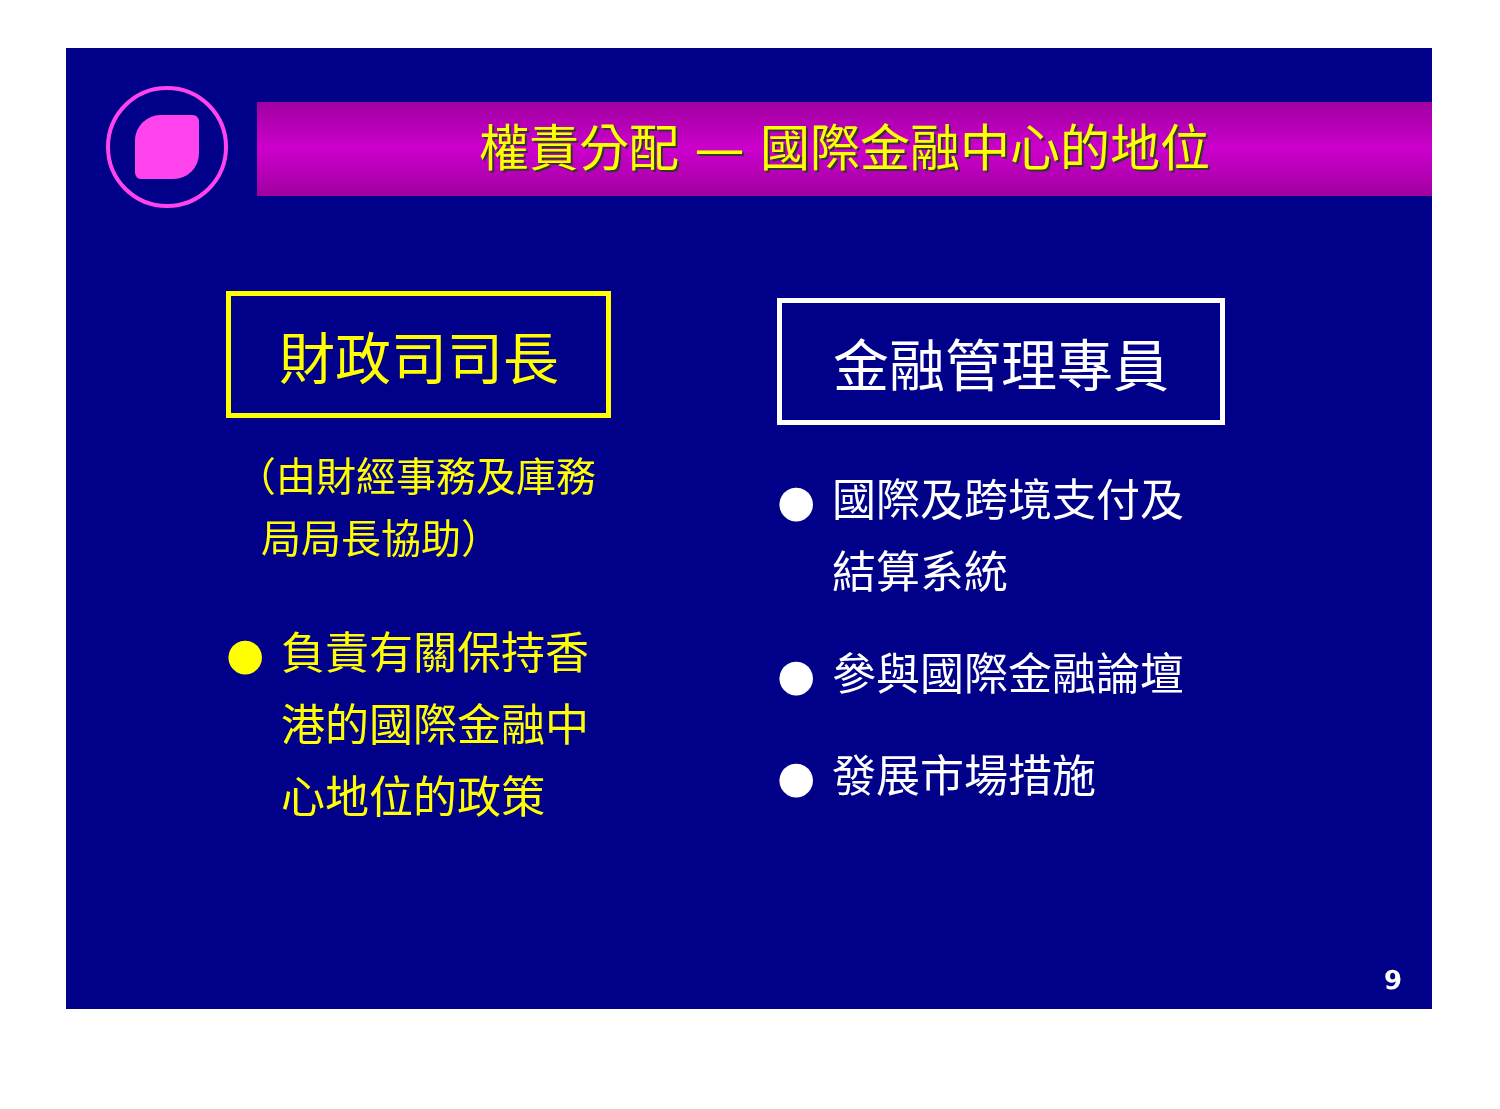權責分配 — 國際金融中心的地位
財政司司長
（由財經事務及庫務
局局長協助）
● 負責有關保持香港的國際金融中心地位的政策
金融管理專員
● 國際及跨境支付及結算系統
● 參與國際金融論壇
● 發展市場措施
9